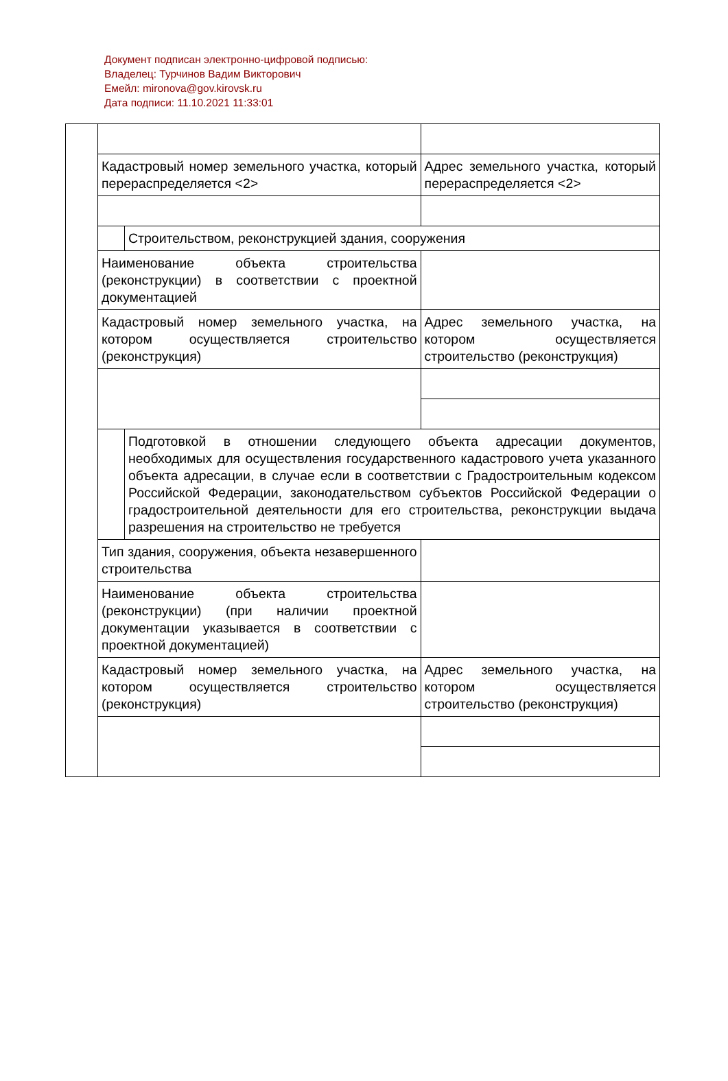Документ подписан электронно-цифровой подписью:
Владелец: Турчинов Вадим Викторович
Емейл: mironova@gov.kirovsk.ru
Дата подписи: 11.10.2021 11:33:01
| | Кадастровый номер земельного участка, который перераспределяется <2> | | Адрес земельного участка, который перераспределяется <2> |
| | | Строительством, реконструкцией здания, сооружения | |
| | Наименование объекта строительства (реконструкции) в соответствии с проектной документацией | | |
| | Кадастровый номер земельного участка, на котором осуществляется строительство (реконструкция) | | Адрес земельного участка, на котором осуществляется строительство (реконструкция) |
| | | Подготовкой в отношении следующего объекта адресации документов, необходимых для осуществления государственного кадастрового учета указанного объекта адресации, в случае если в соответствии с Градостроительным кодексом Российской Федерации, законодательством субъектов Российской Федерации о градостроительной деятельности для его строительства, реконструкции выдача разрешения на строительство не требуется | |
| | Тип здания, сооружения, объекта незавершенного строительства | | |
| | Наименование объекта строительства (реконструкции) (при наличии проектной документации указывается в соответствии с проектной документацией) | | |
| | Кадастровый номер земельного участка, на котором осуществляется строительство (реконструкция) | | Адрес земельного участка, на котором осуществляется строительство (реконструкция) |